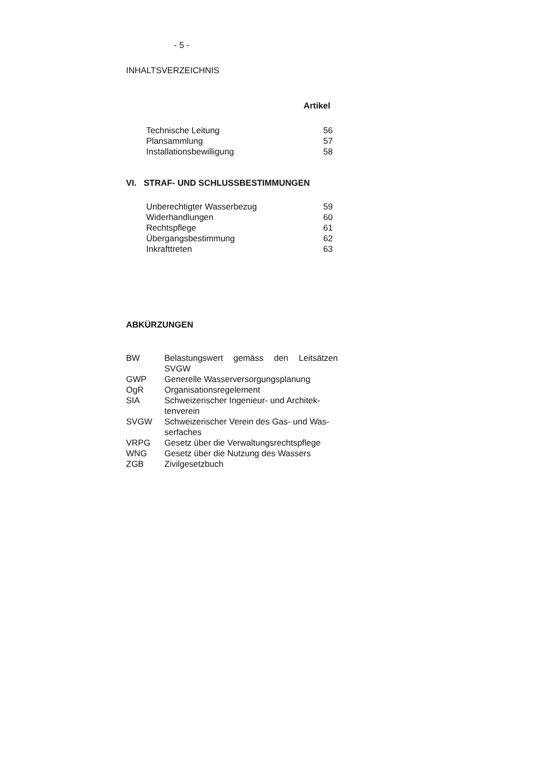- 5 -
INHALTSVERZEICHNIS
Artikel
| Technische Leitung | 56 |
| Plansammlung | 57 |
| Installationsbewilligung | 58 |
VI. STRAF- UND SCHLUSSBESTIMMUNGEN
| Unberechtigter Wasserbezug | 59 |
| Widerhandlungen | 60 |
| Rechtspflege | 61 |
| Übergangsbestimmung | 62 |
| Inkrafttreten | 63 |
ABKÜRZUNGEN
| BW | Belastungswert gemäss den Leitsätzen SVGW |
| GWP | Generelle Wasserversorgungsplanung |
| OgR | Organisationsregelement |
| SIA | Schweizerischer Ingenieur- und Architek-tenverein |
| SVGW | Schweizerischer Verein des Gas- und Was-serfaches |
| VRPG | Gesetz über die Verwaltungsrechtspflege |
| WNG | Gesetz über die Nutzung des Wassers |
| ZGB | Zivilgesetzbuch |